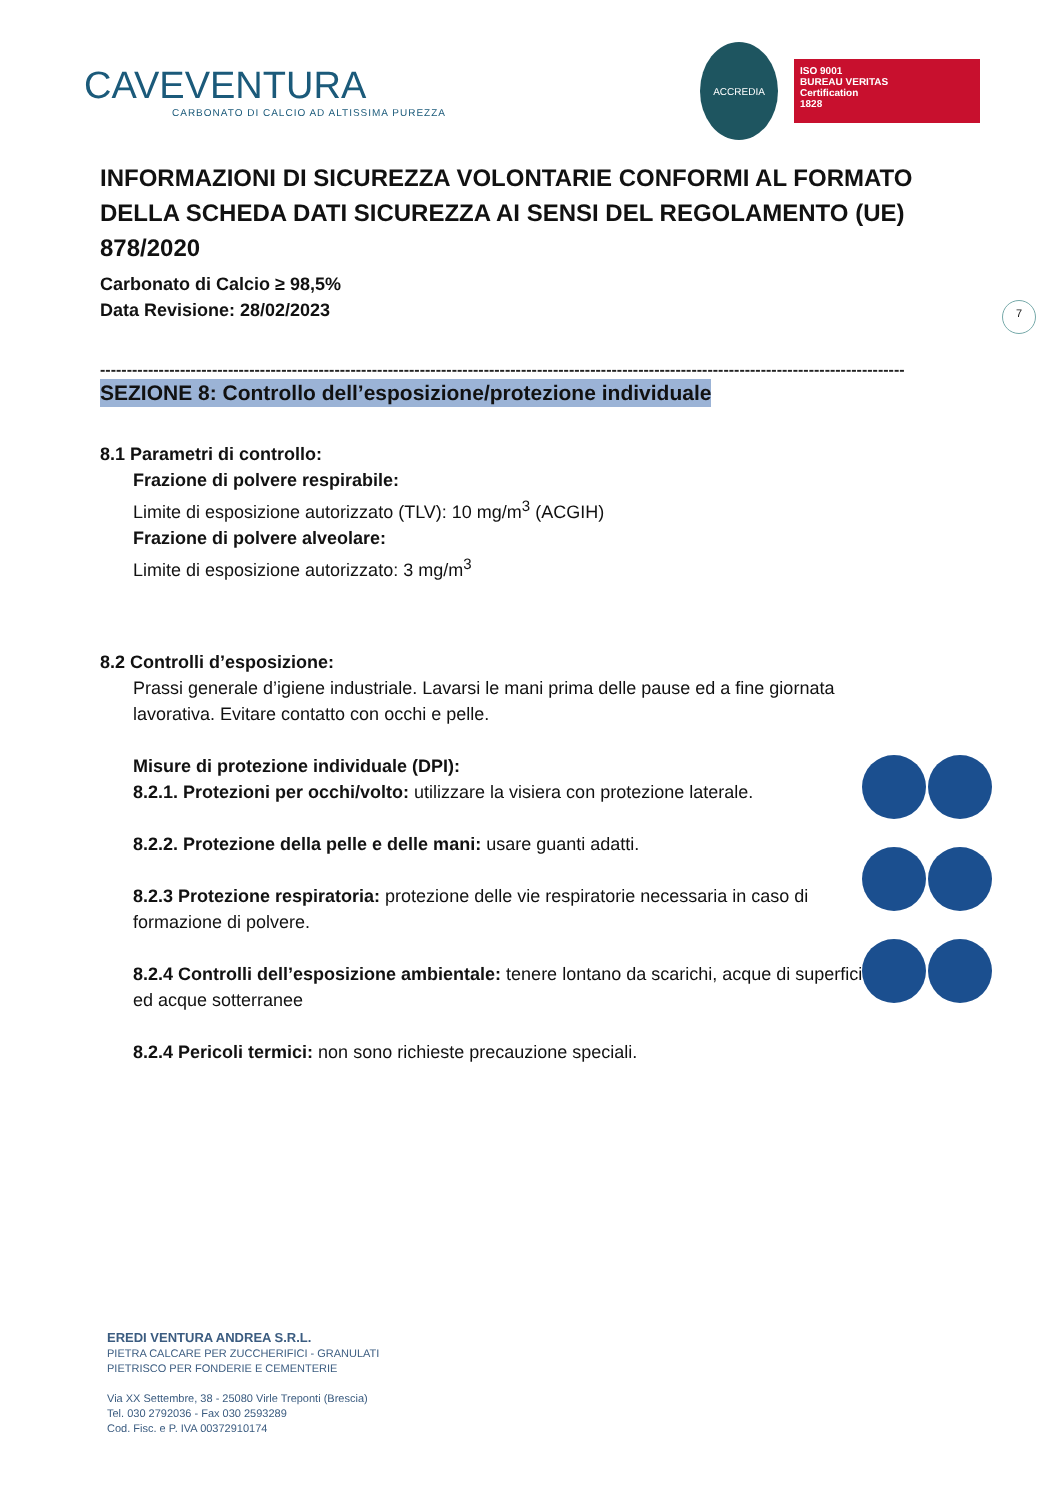CAVEVENTURA
CARBONATO DI CALCIO AD ALTISSIMA PUREZZA
ACCREDIA
ISO 9001
BUREAU VERITAS
Certification
1828
7
INFORMAZIONI DI SICUREZZA VOLONTARIE CONFORMI AL FORMATO DELLA SCHEDA DATI SICUREZZA AI SENSI DEL REGOLAMENTO (UE) 878/2020
Carbonato di Calcio ≥ 98,5%
Data Revisione: 28/02/2023
-------------------------------------------------------------------------------------------------------------------------------------------------------
SEZIONE 8: Controllo dell’esposizione/protezione individuale
8.1 Parametri di controllo:
Frazione di polvere respirabile:
Limite di esposizione autorizzato (TLV): 10 mg/m<sup>3</sup> (ACGIH)
Frazione di polvere alveolare:
Limite di esposizione autorizzato: 3 mg/m<sup>3</sup>
8.2 Controlli d’esposizione:
Prassi generale d’igiene industriale. Lavarsi le mani prima delle pause ed a fine giornata lavorativa. Evitare contatto con occhi e pelle.
Misure di protezione individuale (DPI):
8.2.1. Protezioni per occhi/volto: utilizzare la visiera con protezione laterale.
8.2.2. Protezione della pelle e delle mani: usare guanti adatti.
8.2.3 Protezione respiratoria: protezione delle vie respiratorie necessaria in caso di formazione di polvere.
8.2.4 Controlli dell’esposizione ambientale: tenere lontano da scarichi, acque di superficie ed acque sotterranee
8.2.4 Pericoli termici: non sono richieste precauzione speciali.
EREDI VENTURA ANDREA S.R.L.
PIETRA CALCARE PER ZUCCHERIFICI - GRANULATI
PIETRISCO PER FONDERIE E CEMENTERIE
Via XX Settembre, 38 - 25080 Virle Treponti (Brescia)
Tel. 030 2792036 - Fax 030 2593289
Cod. Fisc. e P. IVA 00372910174